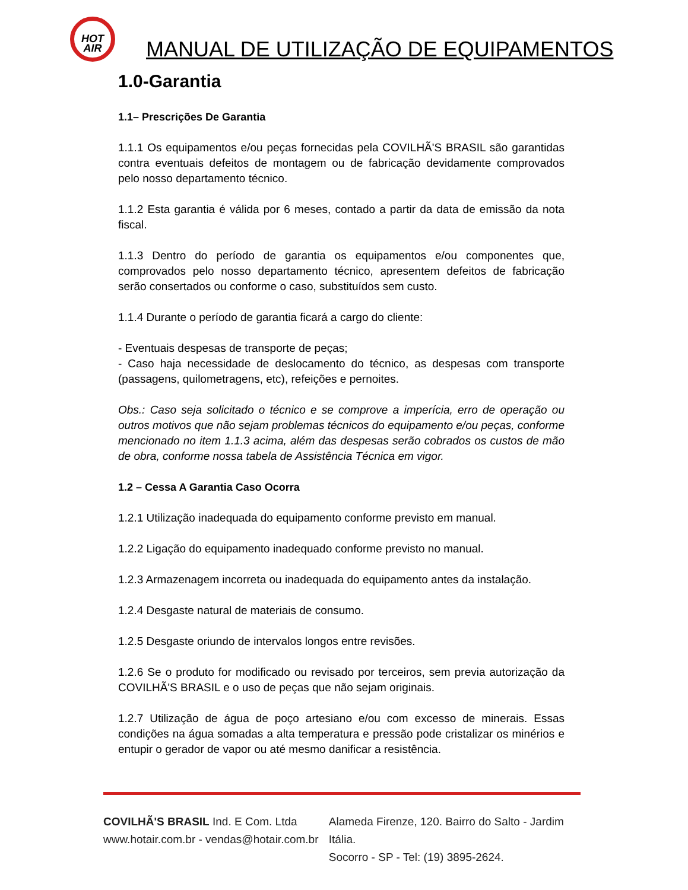HOT
AIR
MANUAL DE UTILIZAÇÃO DE EQUIPAMENTOS
1.0-Garantia
1.1– Prescrições De Garantia
1.1.1 Os equipamentos e/ou peças fornecidas pela COVILHÃ'S BRASIL são garantidas contra eventuais defeitos de montagem ou de fabricação devidamente comprovados pelo nosso departamento técnico.
1.1.2 Esta garantia é válida por 6 meses, contado a partir da data de emissão da nota fiscal.
1.1.3 Dentro do período de garantia os equipamentos e/ou componentes que, comprovados pelo nosso departamento técnico, apresentem defeitos de fabricação serão consertados ou conforme o caso, substituídos sem custo.
1.1.4 Durante o período de garantia ficará a cargo do cliente:
- Eventuais despesas de transporte de peças;
- Caso haja necessidade de deslocamento do técnico, as despesas com transporte (passagens, quilometragens, etc), refeições e pernoites.
Obs.: Caso seja solicitado o técnico e se comprove a imperícia, erro de operação ou outros motivos que não sejam problemas técnicos do equipamento e/ou peças, conforme mencionado no item 1.1.3 acima, além das despesas serão cobrados os custos de mão de obra, conforme nossa tabela de Assistência Técnica em vigor.
1.2 – Cessa A Garantia Caso Ocorra
1.2.1 Utilização inadequada do equipamento conforme previsto em manual.
1.2.2 Ligação do equipamento inadequado conforme previsto no manual.
1.2.3 Armazenagem incorreta ou inadequada do equipamento antes da instalação.
1.2.4 Desgaste natural de materiais de consumo.
1.2.5 Desgaste oriundo de intervalos longos entre revisões.
1.2.6 Se o produto for modificado ou revisado por terceiros, sem previa autorização da COVILHÃ'S BRASIL e o uso de peças que não sejam originais.
1.2.7 Utilização de água de poço artesiano e/ou com excesso de minerais. Essas condições na água somadas a alta temperatura e pressão pode cristalizar os minérios e entupir o gerador de vapor ou até mesmo danificar a resistência.
COVILHÃ'S BRASIL Ind. E Com. Ltda
www.hotair.com.br - vendas@hotair.com.br
Alameda Firenze, 120. Bairro do Salto - Jardim Itália.
Socorro - SP - Tel: (19) 3895-2624.